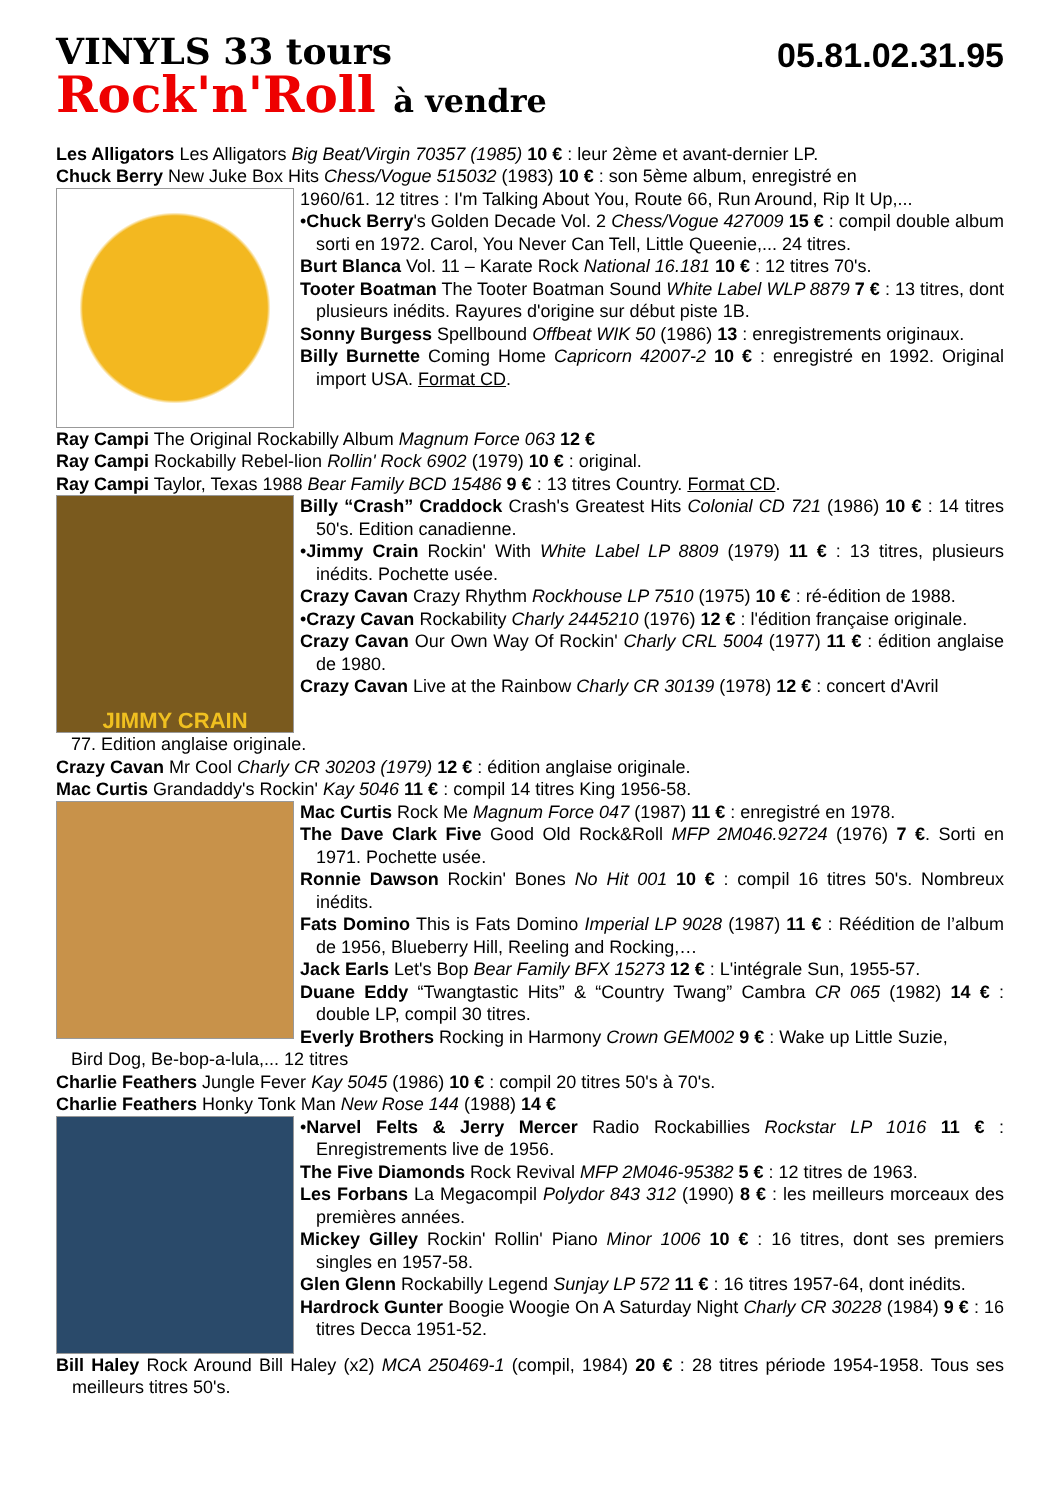VINYLS 33 tours
05.81.02.31.95
Rock'n'Roll à vendre
Les Alligators Les Alligators Big Beat/Virgin 70357 (1985) 10 € : leur 2ème et avant-dernier LP.
Chuck Berry New Juke Box Hits Chess/Vogue 515032 (1983) 10 € : son 5ème album, enregistré en
1960/61. 12 titres : I'm Talking About You, Route 66, Run Around, Rip It Up,...
•Chuck Berry's Golden Decade Vol. 2 Chess/Vogue 427009 15 € : compil double album sorti en 1972. Carol, You Never Can Tell, Little Queenie,... 24 titres.
Burt Blanca Vol. 11 – Karate Rock National 16.181 10 € : 12 titres 70's.
Tooter Boatman The Tooter Boatman Sound White Label WLP 8879 7 € : 13 titres, dont plusieurs inédits. Rayures d'origine sur début piste 1B.
Sonny Burgess Spellbound Offbeat WIK 50 (1986) 13 : enregistrements originaux.
Billy Burnette Coming Home Capricorn 42007-2 10 € : enregistré en 1992. Original import USA. Format CD.
Ray Campi The Original Rockabilly Album Magnum Force 063 12 €
Ray Campi Rockabilly Rebel-lion Rollin' Rock 6902 (1979) 10 € : original.
Ray Campi Taylor, Texas 1988 Bear Family BCD 15486 9 € : 13 titres Country. Format CD.
JIMMY CRAIN
Billy “Crash” Craddock Crash's Greatest Hits Colonial CD 721 (1986) 10 € : 14 titres 50's. Edition canadienne.
•Jimmy Crain Rockin' With White Label LP 8809 (1979) 11 € : 13 titres, plusieurs inédits. Pochette usée.
Crazy Cavan Crazy Rhythm Rockhouse LP 7510 (1975) 10 € : ré-édition de 1988.
•Crazy Cavan Rockability Charly 2445210 (1976) 12 € : l'édition française originale.
Crazy Cavan Our Own Way Of Rockin' Charly CRL 5004 (1977) 11 € : édition anglaise de 1980.
Crazy Cavan Live at the Rainbow Charly CR 30139 (1978) 12 € : concert d'Avril
77. Edition anglaise originale.
Crazy Cavan Mr Cool Charly CR 30203 (1979) 12 € : édition anglaise originale.
Mac Curtis Grandaddy's Rockin' Kay 5046 11 € : compil 14 titres King 1956-58.
Mac Curtis Rock Me Magnum Force 047 (1987) 11 € : enregistré en 1978.
The Dave Clark Five Good Old Rock&Roll MFP 2M046.92724 (1976) 7 €. Sorti en 1971. Pochette usée.
Ronnie Dawson Rockin' Bones No Hit 001 10 € : compil 16 titres 50's. Nombreux inédits.
Fats Domino This is Fats Domino Imperial LP 9028 (1987) 11 € : Réédition de l’album de 1956, Blueberry Hill, Reeling and Rocking,…
Jack Earls Let's Bop Bear Family BFX 15273 12 € : L'intégrale Sun, 1955-57.
Duane Eddy “Twangtastic Hits” & “Country Twang” Cambra CR 065 (1982) 14 € : double LP, compil 30 titres.
Everly Brothers Rocking in Harmony Crown GEM002 9 € : Wake up Little Suzie,
Bird Dog, Be-bop-a-lula,... 12 titres
Charlie Feathers Jungle Fever Kay 5045 (1986) 10 € : compil 20 titres 50's à 70's.
Charlie Feathers Honky Tonk Man New Rose 144 (1988) 14 €
•Narvel Felts & Jerry Mercer Radio Rockabillies Rockstar LP 1016 11 € : Enregistrements live de 1956.
The Five Diamonds Rock Revival MFP 2M046-95382 5 € : 12 titres de 1963.
Les Forbans La Megacompil Polydor 843 312 (1990) 8 € : les meilleurs morceaux des premières années.
Mickey Gilley Rockin' Rollin' Piano Minor 1006 10 € : 16 titres, dont ses premiers singles en 1957-58.
Glen Glenn Rockabilly Legend Sunjay LP 572 11 € : 16 titres 1957-64, dont inédits.
Hardrock Gunter Boogie Woogie On A Saturday Night Charly CR 30228 (1984) 9 € : 16 titres Decca 1951-52.
Bill Haley Rock Around Bill Haley (x2) MCA 250469-1 (compil, 1984) 20 € : 28 titres période 1954-1958. Tous ses meilleurs titres 50's.